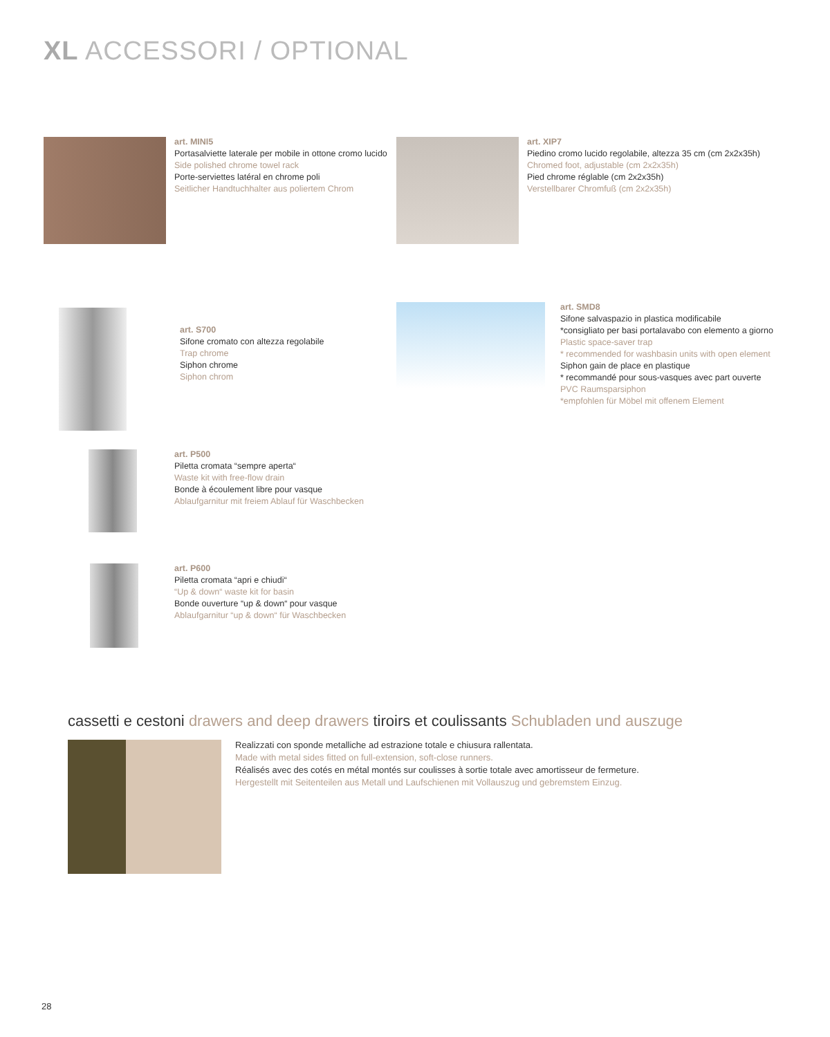XL ACCESSORI / OPTIONAL
art. MINI5
Portasalviette laterale per mobile in ottone cromo lucido
Side polished chrome towel rack
Porte-serviettes latéral en chrome poli
Seitlicher Handtuchhalter aus poliertem Chrom
art. XIP7
Piedino cromo lucido regolabile, altezza 35 cm (cm 2x2x35h)
Chromed foot, adjustable (cm 2x2x35h)
Pied chrome réglable (cm 2x2x35h)
Verstellbarer Chromfuß (cm 2x2x35h)
art. S700
Sifone cromato con altezza regolabile
Trap chrome
Siphon chrome
Siphon chrom
art. SMD8
Sifone salvaspazio in plastica modificabile
*consigliato per basi portalavabo con elemento a giorno
Plastic space-saver trap
* recommended for washbasin units with open element
Siphon gain de place en plastique
* recommandé pour sous-vasques avec part ouverte
PVC Raumsparsiphon
*empfohlen für Möbel mit offenem Element
art. P500
Piletta cromata “sempre aperta“
Waste kit with free-flow drain
Bonde à écoulement libre pour vasque
Ablaufgarnitur mit freiem Ablauf für Waschbecken
art. P600
Piletta cromata “apri e chiudi“
“Up & down“ waste kit for basin
Bonde ouverture “up & down“ pour vasque
Ablaufgarnitur “up & down“ für Waschbecken
cassetti e cestoni drawers and deep drawers tiroirs et coulissants Schubladen und auszuge
Realizzati con sponde metalliche ad estrazione totale e chiusura rallentata.
Made with metal sides fitted on full-extension, soft-close runners.
Réalisés avec des cotés en métal montés sur coulisses à sortie totale avec amortisseur de fermeture.
Hergestellt mit Seitenteilen aus Metall und Laufschienen mit Vollauszug und gebremstem Einzug.
28